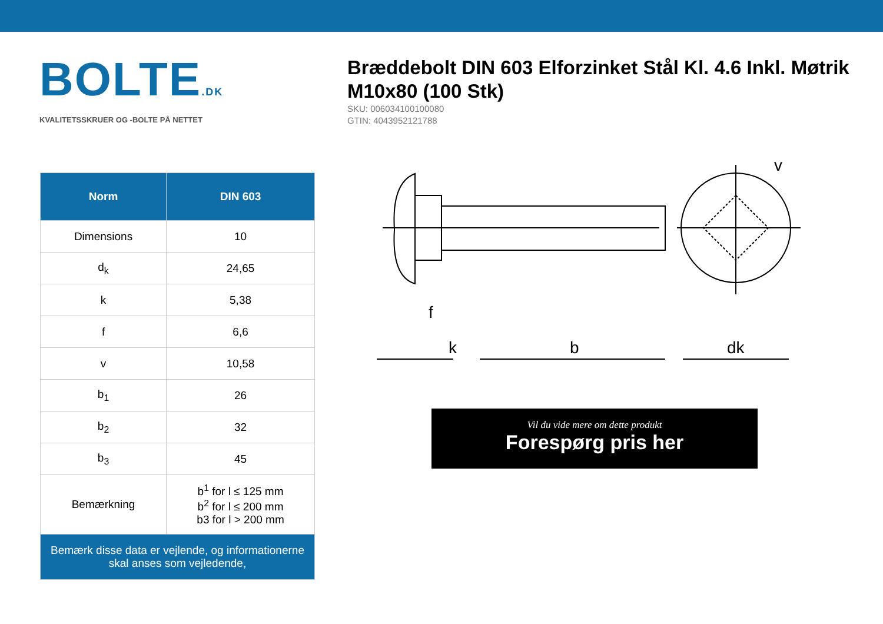BOLTE.DK
KVALITETSSKRUER OG -BOLTE PÅ NETTET
Bræddebolt DIN 603 Elforzinket Stål Kl. 4.6 Inkl. Møtrik M10x80 (100 Stk)
SKU: 006034100100080
GTIN: 4043952121788
| Norm | DIN 603 |
| --- | --- |
| Dimensions | 10 |
| d<sub>k</sub> | 24,65 |
| k | 5,38 |
| f | 6,6 |
| v | 10,58 |
| b<sub>1</sub> | 26 |
| b<sub>2</sub> | 32 |
| b<sub>3</sub> | 45 |
| Bemærkning | b<sup>1</sup> for l ≤ 125 mm b<sup>2</sup> for l ≤ 200 mm b3 for l > 200 mm |
| Bemærk disse data er vejlende, og informationerne skal anses som vejledende, | |
f
k
b
dk
v
Vil du vide mere om dette produkt
Forespørg pris her